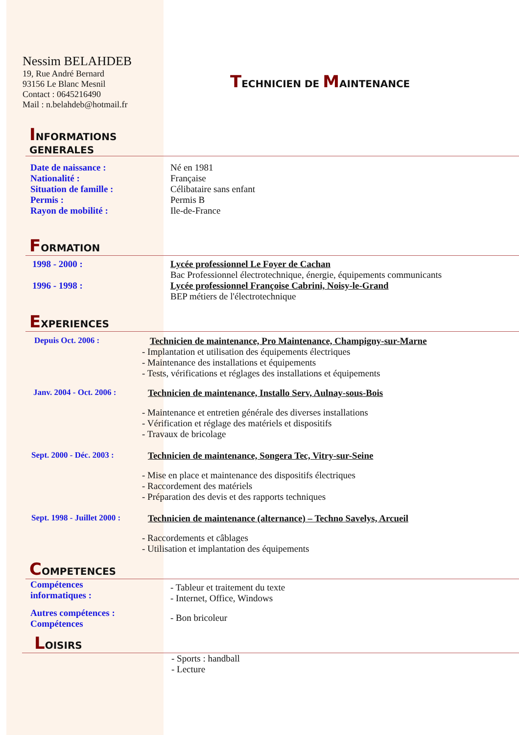Nessim BELAHDEB
19, Rue André Bernard
93156 Le Blanc Mesnil
Contact : 0645216490
Mail : n.belahdeb@hotmail.fr
TECHNICIEN DE MAINTENANCE
INFORMATIONS
GENERALES
Date de naissance :
Nationalité :
Situation de famille :
Permis :
Rayon de mobilité :
Né en 1981
Française
Célibataire sans enfant
Permis B
Ile-de-France
FORMATION
1998 - 2000 :
1996 - 1998 :
Lycée professionnel Le Foyer de Cachan
Bac Professionnel électrotechnique, énergie, équipements communicants
Lycée professionnel Françoise Cabrini, Noisy-le-Grand
BEP métiers de l'électrotechnique
EXPERIENCES
Depuis Oct. 2006 : Technicien de maintenance, Pro Maintenance, Champigny-sur-Marne
- Implantation et utilisation des équipements électriques
- Maintenance des installations et équipements
- Tests, vérifications et réglages des installations et équipements
Janv. 2004 - Oct. 2006 : Technicien de maintenance, Installo Serv, Aulnay-sous-Bois
- Maintenance et entretien générale des diverses installations
- Vérification et réglage des matériels et dispositifs
- Travaux de bricolage
Sept. 2000 - Déc. 2003 : Technicien de maintenance, Songera Tec, Vitry-sur-Seine
- Mise en place et maintenance des dispositifs électriques
- Raccordement des matériels
- Préparation des devis et des rapports techniques
Sept. 1998 - Juillet 2000 :
Technicien de maintenance (alternance) – Techno Savelys, Arcueil
- Raccordements et câblages
- Utilisation et implantation des équipements
COMPETENCES
Compétences
informatiques :
Autres compétences :
Compétences
- Tableur et traitement du texte
- Internet, Office, Windows
- Bon bricoleur
LOISIRS
- Sports : handball
- Lecture